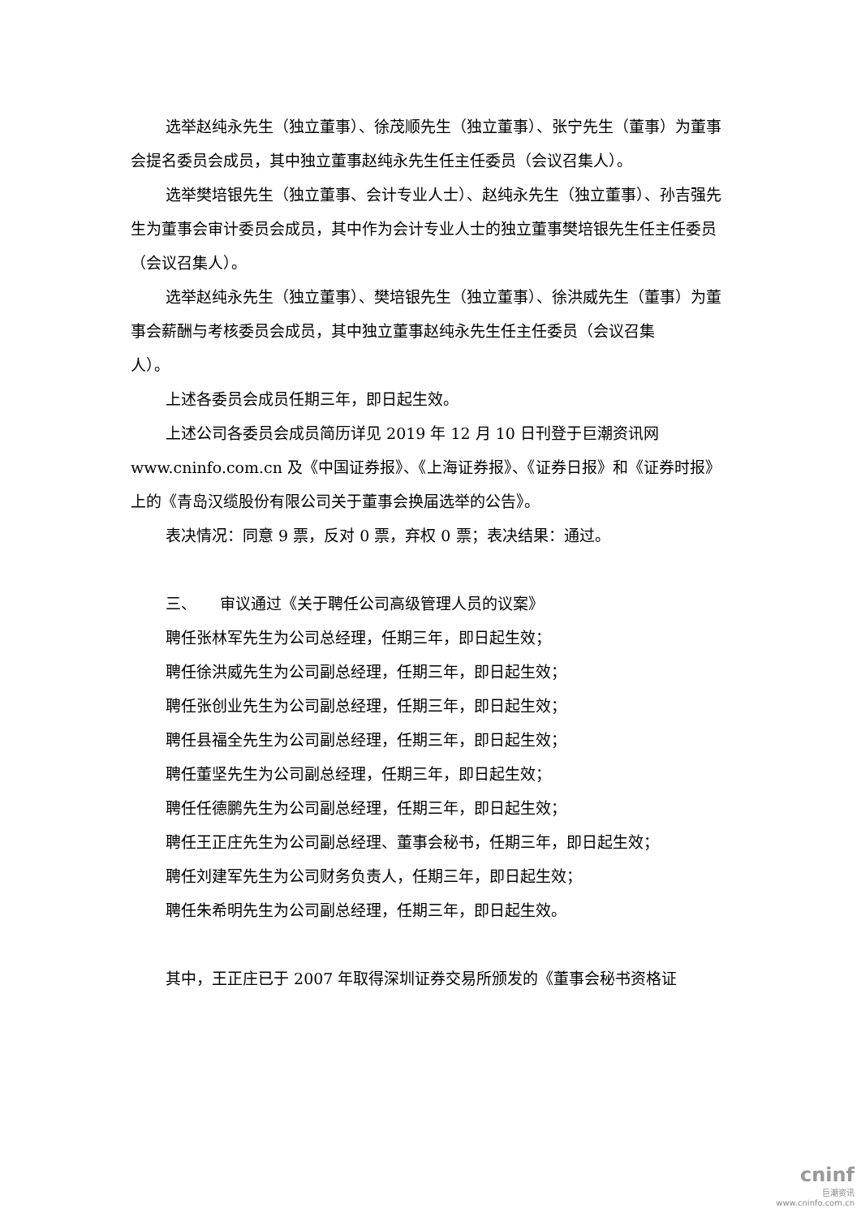选举赵纯永先生（独立董事）、徐茂顺先生（独立董事）、张宁先生（董事）为董事会提名委员会成员，其中独立董事赵纯永先生任主任委员（会议召集人）。
选举樊培银先生（独立董事、会计专业人士）、赵纯永先生（独立董事）、孙吉强先生为董事会审计委员会成员，其中作为会计专业人士的独立董事樊培银先生任主任委员（会议召集人）。
选举赵纯永先生（独立董事）、樊培银先生（独立董事）、徐洪威先生（董事）为董事会薪酬与考核委员会成员，其中独立董事赵纯永先生任主任委员（会议召集
人）。
上述各委员会成员任期三年，即日起生效。
上述公司各委员会成员简历详见 2019 年 12 月 10 日刊登于巨潮资讯网 www.cninfo.com.cn 及《中国证券报》、《上海证券报》、《证券日报》和《证券时报》上的《青岛汉缆股份有限公司关于董事会换届选举的公告》。
表决情况：同意 9 票，反对 0 票，弃权 0 票；表决结果：通过。
三、　　审议通过《关于聘任公司高级管理人员的议案》
聘任张林军先生为公司总经理，任期三年，即日起生效；
聘任徐洪威先生为公司副总经理，任期三年，即日起生效；
聘任张创业先生为公司副总经理，任期三年，即日起生效；
聘任县福全先生为公司副总经理，任期三年，即日起生效；
聘任董坚先生为公司副总经理，任期三年，即日起生效；
聘任任德鹏先生为公司副总经理，任期三年，即日起生效；
聘任王正庄先生为公司副总经理、董事会秘书，任期三年，即日起生效；
聘任刘建军先生为公司财务负责人，任期三年，即日起生效；
聘任朱希明先生为公司副总经理，任期三年，即日起生效。
其中，王正庄已于 2007 年取得深圳证券交易所颁发的《董事会秘书资格证
cninf
巨潮资讯
www.cninfo.com.cn